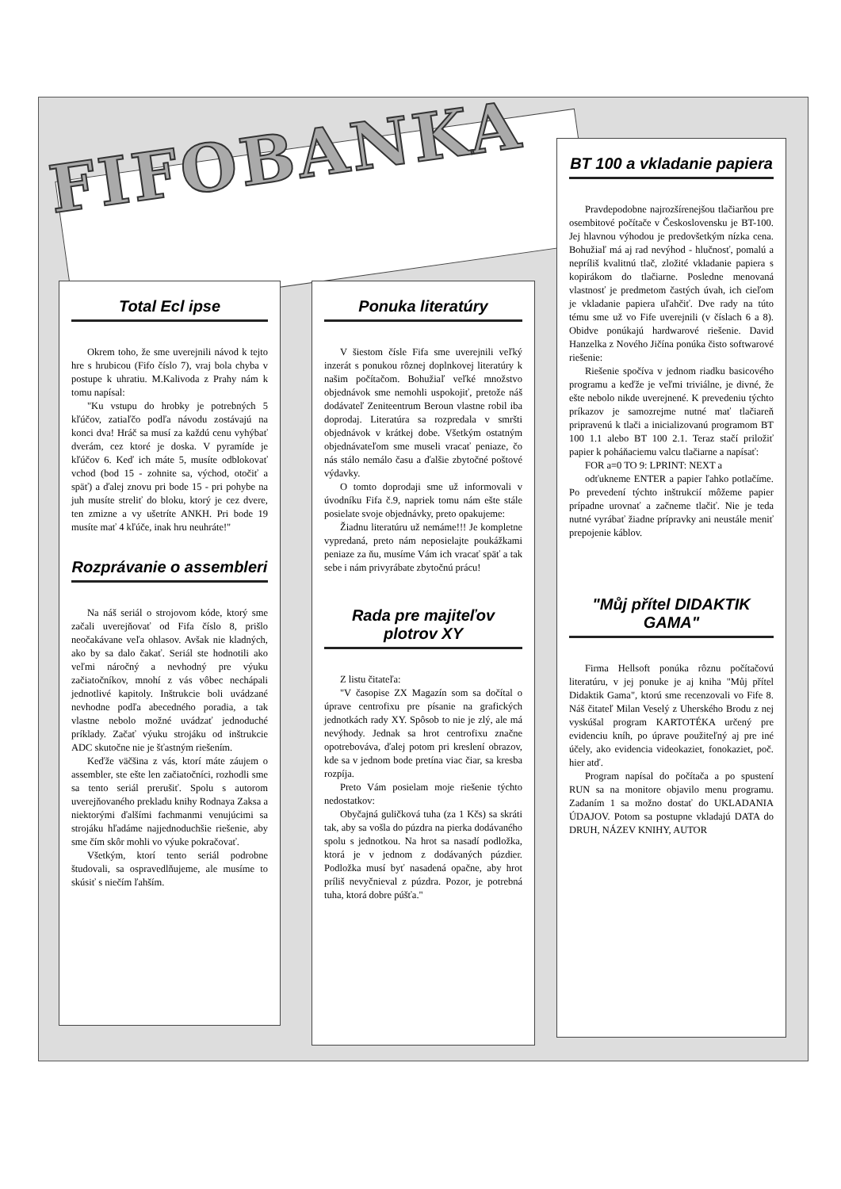Total Ecl ipse
Okrem toho, že sme uverejnili návod k tejto hre s hrubicou (Fifo číslo 7), vraj bola chyba v postupe k uhratiu. M.Kalivoda z Prahy nám k tomu napísal:
"Ku vstupu do hrobky je potrebných 5 kľúčov, zatiaľčo podľa návodu zostávajú na konci dva! Hráč sa musí za každú cenu vyhýbať dverám, cez ktoré je doska. V pyramíde je kľúčov 6. Keď ich máte 5, musíte odblokovať vchod (bod 15 - zohnite sa, východ, otočiť a späť) a ďalej znovu pri bode 15 - pri pohybe na juh musíte streliť do bloku, ktorý je cez dvere, ten zmizne a vy ušetríte ANKH. Pri bode 19 musíte mať 4 kľúče, inak hru neuhráte!"
Rozprávanie o assembleri
Na náš seriál o strojovom kóde, ktorý sme začali uverejňovať od Fifa číslo 8, prišlo neočakávane veľa ohlasov. Avšak nie kladných, ako by sa dalo čakať. Seriál ste hodnotili ako veľmi náročný a nevhodný pre výuku začiatočníkov, mnohí z vás vôbec nechápali jednotlivé kapitoly. Inštrukcie boli uvádzané nevhodne podľa abecedného poradia, a tak vlastne nebolo možné uvádzať jednoduché príklady. Začať výuku strojáku od inštrukcie ADC skutočne nie je šťastným riešením.
Keďže väčšina z vás, ktorí máte záujem o assembler, ste ešte len začiatočníci, rozhodli sme sa tento seriál prerušiť. Spolu s autorom uverejňovaného prekladu knihy Rodnaya Zaksa a niektorými ďalšími fachmanmi venujúcimi sa strojáku hľadáme najjednoduchšie riešenie, aby sme čím skôr mohli vo výuke pokračovať.
Všetkým, ktorí tento seriál podrobne študovali, sa ospravedlňujeme, ale musíme to skúsiť s niečím ľahším.
Ponuka literatúry
V šiestom čísle Fifa sme uverejnili veľký inzerát s ponukou rôznej doplnkovej literatúry k našim počítačom. Bohužiaľ veľké množstvo objednávok sme nemohli uspokojiť, pretože náš dodávateľ Zeniteentrum Beroun vlastne robil iba doprodaj. Literatúra sa rozpredala v smršti objednávok v krátkej dobe. Všetkým ostatným objednávateľom sme museli vracať peniaze, čo nás stálo nemálo času a ďalšie zbytočné poštové výdavky.
O tomto doprodaji sme už informovali v úvodníku Fifa č.9, napriek tomu nám ešte stále posielate svoje objednávky, preto opakujeme:
Žiadnu literatúru už nemáme!!! Je kompletne vypredaná, preto nám neposielajte poukážkami peniaze za ňu, musíme Vám ich vracať späť a tak sebe i nám privyrábate zbytočnú prácu!
Rada pre majiteľov plotrov XY
Z listu čitateľa:
"V časopise ZX Magazín som sa dočítal o úprave centrofixu pre písanie na grafických jednotkách rady XY. Spôsob to nie je zlý, ale má nevýhody. Jednak sa hrot centrofixu značne opotrebováva, ďalej potom pri kreslení obrazov, kde sa v jednom bode pretína viac čiar, sa kresba rozpíja.
Preto Vám posielam moje riešenie týchto nedostatkov:
Obyčajná guličková tuha (za 1 Kčs) sa skráti tak, aby sa vošla do púzdra na pierka dodávaného spolu s jednotkou. Na hrot sa nasadí podložka, ktorá je v jednom z dodávaných púzdier. Podložka musí byť nasadená opačne, aby hrot príliš nevyčnieval z púzdra. Pozor, je potrebná tuha, ktorá dobre púšťa."
BT 100 a vkladanie papiera
Pravdepodobne najrozšírenejšou tlačiarňou pre osembitové počítače v Československu je BT-100. Jej hlavnou výhodou je predovšetkým nízka cena. Bohužiaľ má aj rad nevýhod - hlučnosť, pomalú a nepríliš kvalitnú tlač, zložité vkladanie papiera s kopirákom do tlačiarne. Posledne menovaná vlastnosť je predmetom častých úvah, ich cieľom je vkladanie papiera uľahčiť. Dve rady na túto tému sme už vo Fife uverejnili (v číslach 6 a 8). Obidve ponúkajú hardwarové riešenie. David Hanzelka z Nového Jičína ponúka čisto softwarové riešenie:
Riešenie spočíva v jednom riadku basicového programu a keďže je veľmi triviálne, je divné, že ešte nebolo nikde uverejnené. K prevedeniu týchto príkazov je samozrejme nutné mať tlačiareň pripravenú k tlači a inicializovanú programom BT 100 1.1 alebo BT 100 2.1. Teraz stačí priložiť papier k poháňaciemu valcu tlačiarne a napísať:
FOR a=0 TO 9: LPRINT: NEXT a
odťukneme ENTER a papier ľahko potlačíme. Po prevedení týchto inštrukcií môžeme papier prípadne urovnať a začneme tlačiť. Nie je teda nutné vyrábať žiadne prípravky ani neustále meniť prepojenie káblov.
"Můj přítel DIDAKTIK GAMA"
Firma Hellsoft ponúka rôznu počítačovú literatúru, v jej ponuke je aj kniha "Můj přítel Didaktik Gama", ktorú sme recenzovali vo Fife 8. Náš čitateľ Milan Veselý z Uherského Brodu z nej vyskúšal program KARTOTÉKA určený pre evidenciu kníh, po úprave použiteľný aj pre iné účely, ako evidencia videokaziet, fonokaziet, poč. hier atď.
Program napísal do počítača a po spustení RUN sa na monitore objavilo menu programu. Zadaním 1 sa možno dostať do UKLADANIA ÚDAJOV. Potom sa postupne vkladajú DATA do DRUH, NÁZEV KNIHY, AUTOR
FIFOBANKA